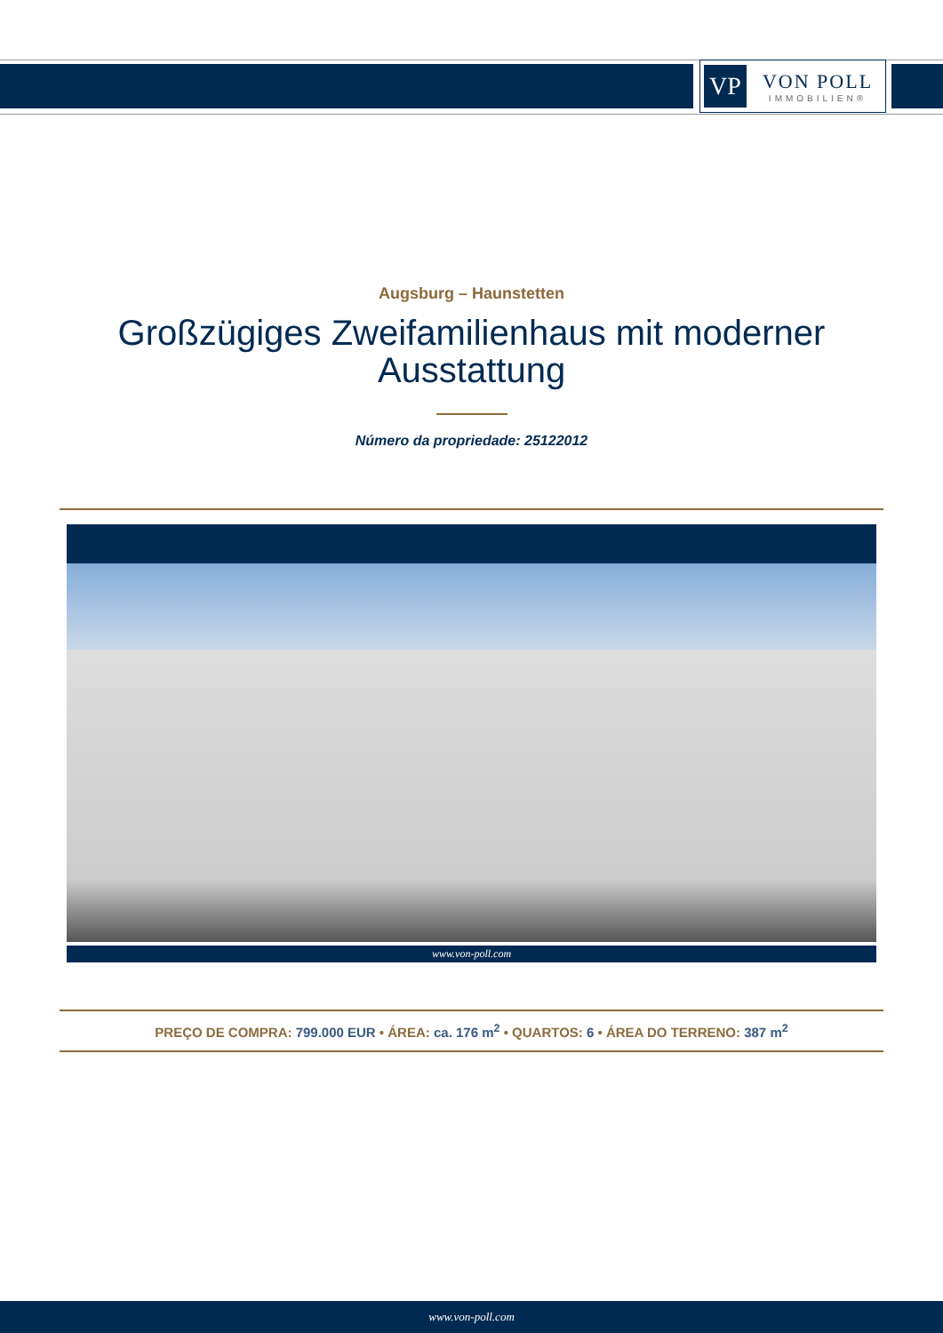VP
VON POLL
IMMOBILIEN®
Augsburg – Haunstetten
Großzügiges Zweifamilienhaus mit moderner
Ausstattung
Número da propriedade: 25122012
www.von-poll.com
PREÇO DE COMPRA: 799.000 EUR • ÁREA: ca. 176 m<sup>2</sup> • QUARTOS: 6 • ÁREA DO TERRENO: 387 m<sup>2</sup>
www.von-poll.com